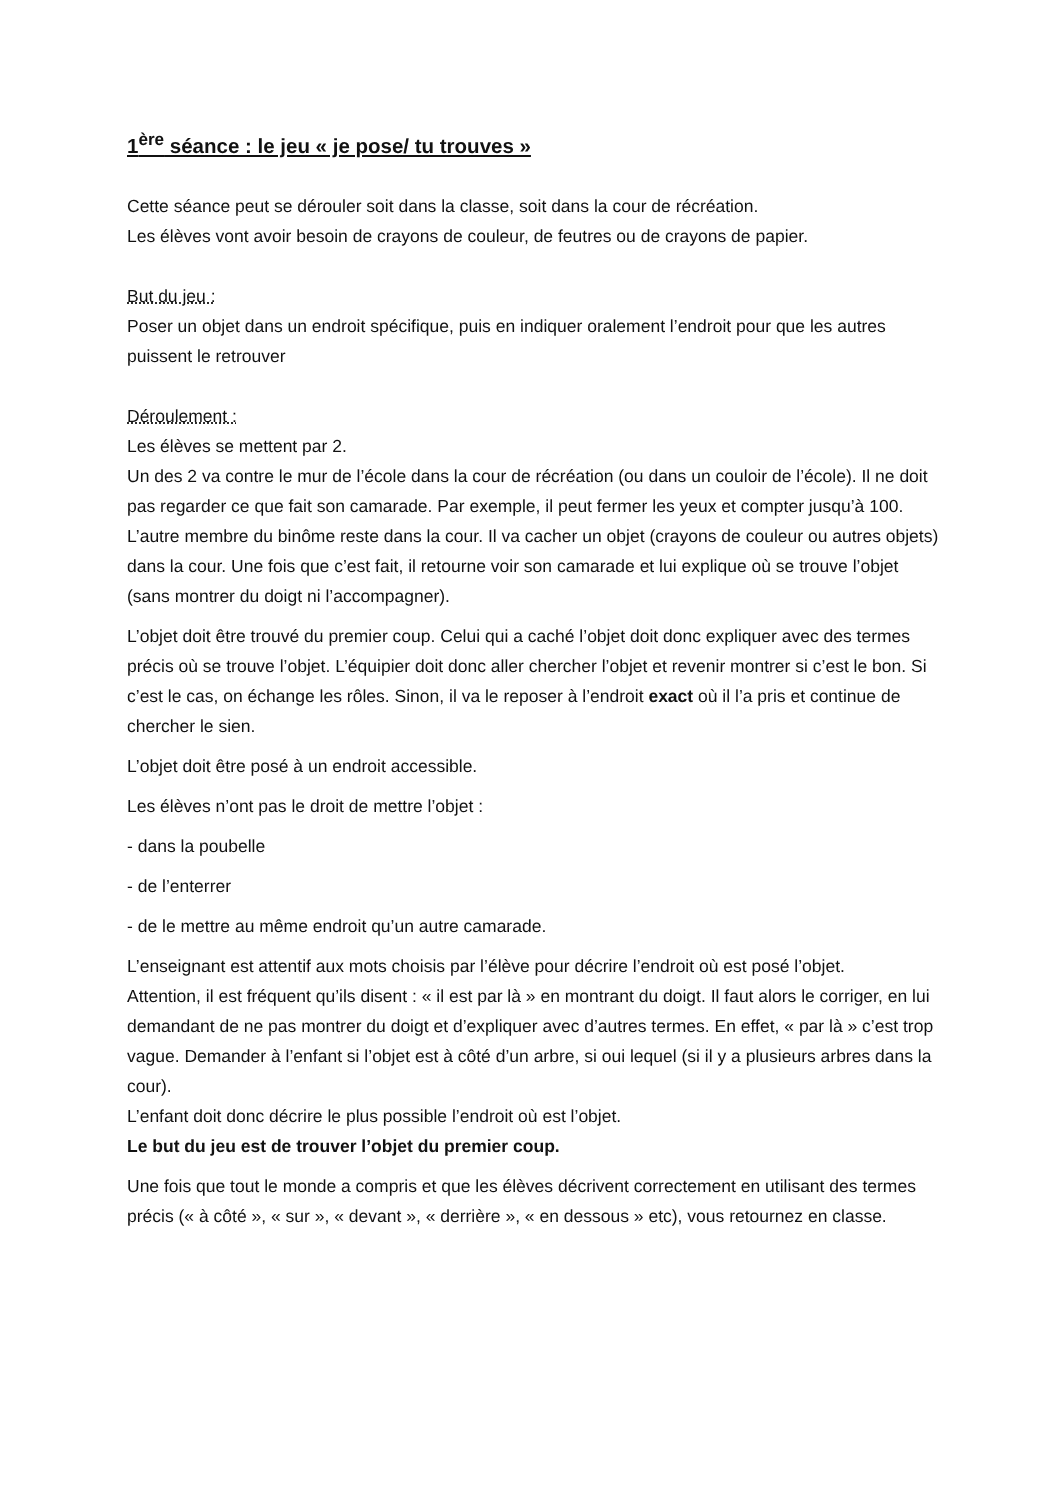1<sup>ère</sup> séance : le jeu « je pose/ tu trouves »
Cette séance peut se dérouler soit dans la classe, soit dans la cour de récréation.
Les élèves vont avoir besoin de crayons de couleur, de feutres ou de crayons de papier.
But du jeu :
Poser un objet dans un endroit spécifique, puis en indiquer oralement l’endroit pour que les autres puissent le retrouver
Déroulement :
Les élèves se mettent par 2.
Un des 2 va contre le mur de l’école dans la cour de récréation (ou dans un couloir de l’école). Il ne doit pas regarder ce que fait son camarade. Par exemple, il peut fermer les yeux et compter jusqu’à 100.
L’autre membre du binôme reste dans la cour. Il va cacher un objet (crayons de couleur ou autres objets) dans la cour. Une fois que c’est fait, il retourne voir son camarade et lui explique où se trouve l’objet (sans montrer du doigt ni l’accompagner).
L’objet doit être trouvé du premier coup. Celui qui a caché l’objet doit donc expliquer avec des termes précis où se trouve l’objet. L’équipier doit donc aller chercher l’objet et revenir montrer si c’est le bon. Si c’est le cas, on échange les rôles. Sinon, il va le reposer à l’endroit exact où il l’a pris et continue de chercher le sien.
L’objet doit être posé à un endroit accessible.
Les élèves n’ont pas le droit de mettre l’objet :
- dans la poubelle
- de l’enterrer
- de le mettre au même endroit qu’un autre camarade.
L’enseignant est attentif aux mots choisis par l’élève pour décrire l’endroit où est posé l’objet.
Attention, il est fréquent qu’ils disent : « il est par là » en montrant du doigt. Il faut alors le corriger, en lui demandant de ne pas montrer du doigt et d’expliquer avec d’autres termes. En effet, « par là » c’est trop vague. Demander à l’enfant si l’objet est à côté d’un arbre, si oui lequel (si il y a plusieurs arbres dans la cour).
L’enfant doit donc décrire le plus possible l’endroit où est l’objet.
Le but du jeu est de trouver l’objet du premier coup.
Une fois que tout le monde a compris et que les élèves décrivent correctement en utilisant des termes précis (« à côté », « sur », « devant », « derrière », « en dessous » etc), vous retournez en classe.